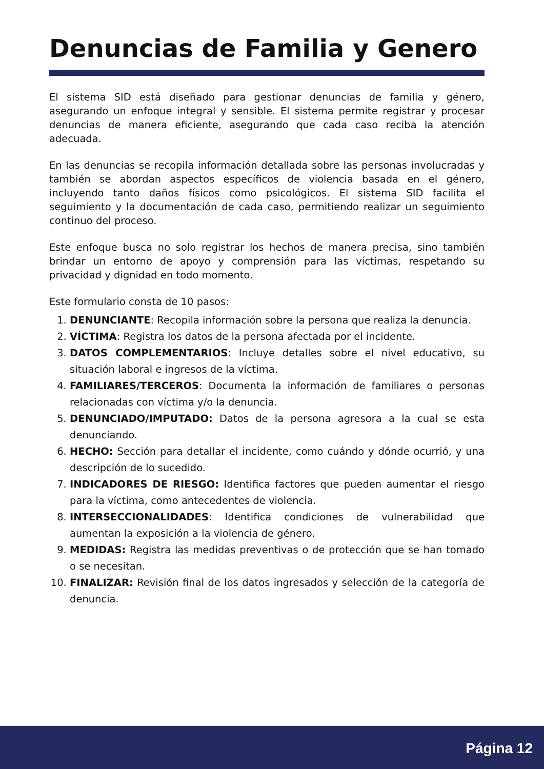Denuncias de Familia y Genero
El sistema SID está diseñado para gestionar denuncias de familia y género, asegurando un enfoque integral y sensible. El sistema permite registrar y procesar denuncias de manera eficiente, asegurando que cada caso reciba la atención adecuada.
En las denuncias se recopila información detallada sobre las personas involucradas y también se abordan aspectos específicos de violencia basada en el género, incluyendo tanto daños físicos como psicológicos. El sistema SID facilita el seguimiento y la documentación de cada caso, permitiendo realizar un seguimiento continuo del proceso.
Este enfoque busca no solo registrar los hechos de manera precisa, sino también brindar un entorno de apoyo y comprensión para las víctimas, respetando su privacidad y dignidad en todo momento.
Este formulario consta de 10 pasos:
1. DENUNCIANTE: Recopila información sobre la persona que realiza la denuncia.
2. VÍCTIMA: Registra los datos de la persona afectada por el incidente.
3. DATOS COMPLEMENTARIOS: Incluye detalles sobre el nivel educativo, su situación laboral e ingresos de la víctima.
4. FAMILIARES/TERCEROS: Documenta la información de familiares o personas relacionadas con víctima y/o la denuncia.
5. DENUNCIADO/IMPUTADO: Datos de la persona agresora a la cual se esta denunciando.
6. HECHO: Sección para detallar el incidente, como cuándo y dónde ocurrió, y una descripción de lo sucedido.
7. INDICADORES DE RIESGO: Identifica factores que pueden aumentar el riesgo para la víctima, como antecedentes de violencia.
8. INTERSECCIONALIDADES: Identifica condiciones de vulnerabilidad que aumentan la exposición a la violencia de género.
9. MEDIDAS: Registra las medidas preventivas o de protección que se han tomado o se necesitan.
10. FINALIZAR: Revisión final de los datos ingresados y selección de la categoría de denuncia.
Página 12